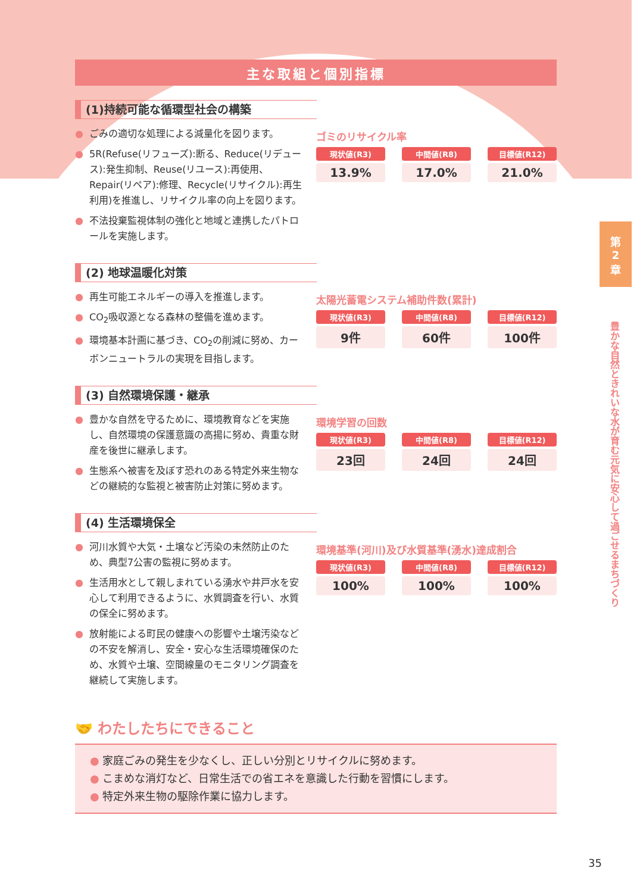第
2
章
豊かな自然ときれいな水が育む元気に安心して過ごせるまちづくり
主な取組と個別指標
(1)持続可能な循環型社会の構築
● ごみの適切な処理による減量化を図ります。
● 5R(Refuse(リフューズ):断る、Reduce(リデュース):発生抑制、Reuse(リユース):再使用、Repair(リペア):修理、Recycle(リサイクル):再生利用)を推進し、リサイクル率の向上を図ります。
● 不法投棄監視体制の強化と地域と連携したパトロールを実施します。
ゴミのリサイクル率
現状値(R3)
13.9%
中間値(R8)
17.0%
目標値(R12)
21.0%
(2) 地球温暖化対策
● 再生可能エネルギーの導入を推進します。
● CO<sub>2</sub>吸収源となる森林の整備を進めます。
● 環境基本計画に基づき、CO<sub>2</sub>の削減に努め、カーボンニュートラルの実現を目指します。
太陽光蓄電システム補助件数(累計)
現状値(R3)
9件
中間値(R8)
60件
目標値(R12)
100件
(3) 自然環境保護・継承
● 豊かな自然を守るために、環境教育などを実施し、自然環境の保護意識の高揚に努め、貴重な財産を後世に継承します。
● 生態系へ被害を及ぼす恐れのある特定外来生物などの継続的な監視と被害防止対策に努めます。
環境学習の回数
現状値(R3)
23回
中間値(R8)
24回
目標値(R12)
24回
(4) 生活環境保全
● 河川水質や大気・土壌など汚染の未然防止のため、典型7公害の監視に努めます。
● 生活用水として親しまれている湧水や井戸水を安心して利用できるように、水質調査を行い、水質の保全に努めます。
● 放射能による町民の健康への影響や土壌汚染などの不安を解消し、安全・安心な生活環境確保のため、水質や土壌、空間線量のモニタリング調査を継続して実施します。
環境基準(河川)及び水質基準(湧水)達成割合
現状値(R3)
100%
中間値(R8)
100%
目標値(R12)
100%
🤝 わたしたちにできること
● 家庭ごみの発生を少なくし、正しい分別とリサイクルに努めます。
● こまめな消灯など、日常生活での省エネを意識した行動を習慣にします。
● 特定外来生物の駆除作業に協力します。
35